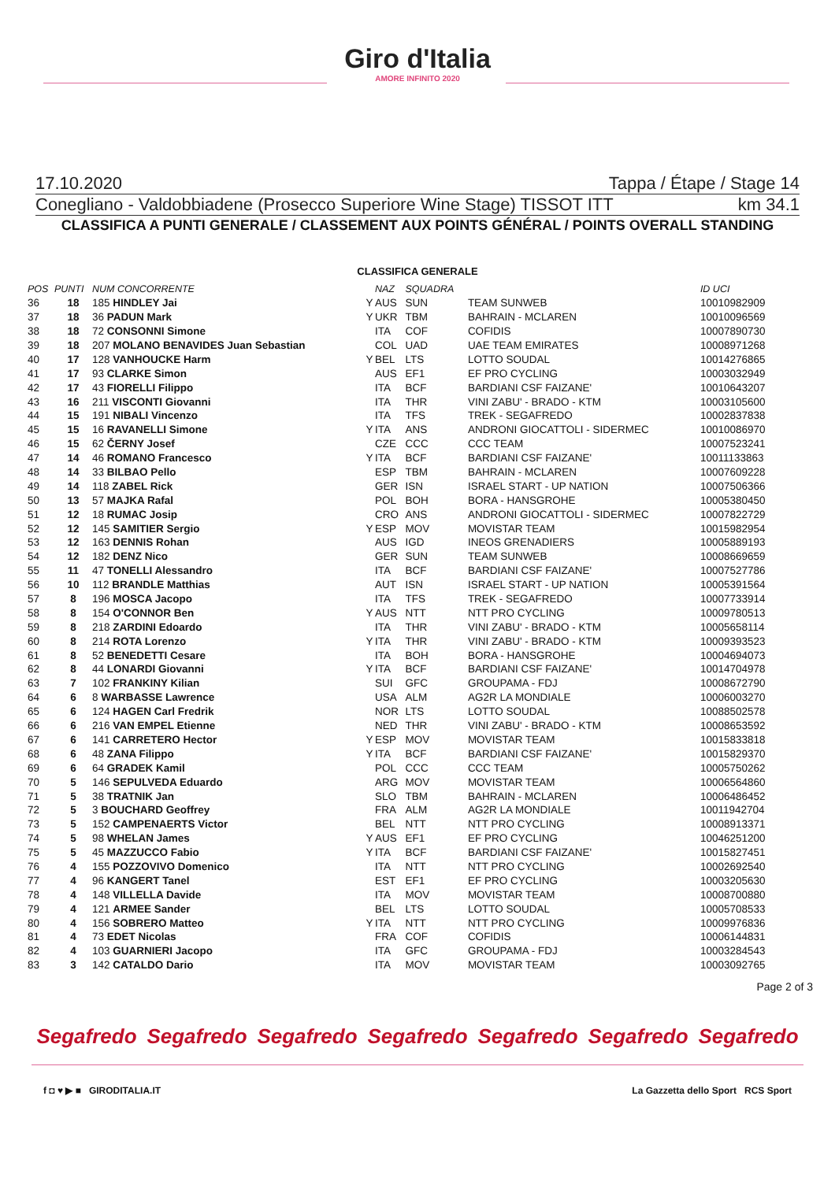Giro d'Italia
AMORE INFINITO 2020
17.10.2020 Tappa / Étape / Stage 14
Conegliano - Valdobbiadene (Prosecco Superiore Wine Stage) TISSOT ITT km 34.1
CLASSIFICA A PUNTI GENERALE / CLASSEMENT AUX POINTS GÉNÉRAL / POINTS OVERALL STANDING
CLASSIFICA GENERALE
| POS | PUNTI | NUM CONCORRENTE | | NAZ | SQUADRA | | ID UCI |
| --- | --- | --- | --- | --- | --- | --- | --- |
| 36 | 18 | 185 HINDLEY Jai | Y | AUS | SUN | TEAM SUNWEB | 10010982909 |
| 37 | 18 | 36 PADUN Mark | Y | UKR | TBM | BAHRAIN - MCLAREN | 10010096569 |
| 38 | 18 | 72 CONSONNI Simone | | ITA | COF | COFIDIS | 10007890730 |
| 39 | 18 | 207 MOLANO BENAVIDES Juan Sebastian | | COL | UAD | UAE TEAM EMIRATES | 10008971268 |
| 40 | 17 | 128 VANHOUCKE Harm | Y | BEL | LTS | LOTTO SOUDAL | 10014276865 |
| 41 | 17 | 93 CLARKE Simon | | AUS | EF1 | EF PRO CYCLING | 10003032949 |
| 42 | 17 | 43 FIORELLI Filippo | | ITA | BCF | BARDIANI CSF FAIZANE' | 10010643207 |
| 43 | 16 | 211 VISCONTI Giovanni | | ITA | THR | VINI ZABU' - BRADO - KTM | 10003105600 |
| 44 | 15 | 191 NIBALI Vincenzo | | ITA | TFS | TREK - SEGAFREDO | 10002837838 |
| 45 | 15 | 16 RAVANELLI Simone | Y | ITA | ANS | ANDRONI GIOCATTOLI - SIDERMEC | 10010086970 |
| 46 | 15 | 62 ČERNY Josef | | CZE | CCC | CCC TEAM | 10007523241 |
| 47 | 14 | 46 ROMANO Francesco | Y | ITA | BCF | BARDIANI CSF FAIZANE' | 10011133863 |
| 48 | 14 | 33 BILBAO Pello | | ESP | TBM | BAHRAIN - MCLAREN | 10007609228 |
| 49 | 14 | 118 ZABEL Rick | | GER | ISN | ISRAEL START - UP NATION | 10007506366 |
| 50 | 13 | 57 MAJKA Rafal | | POL | BOH | BORA - HANSGROHE | 10005380450 |
| 51 | 12 | 18 RUMAC Josip | | CRO | ANS | ANDRONI GIOCATTOLI - SIDERMEC | 10007822729 |
| 52 | 12 | 145 SAMITIER Sergio | Y | ESP | MOV | MOVISTAR TEAM | 10015982954 |
| 53 | 12 | 163 DENNIS Rohan | | AUS | IGD | INEOS GRENADIERS | 10005889193 |
| 54 | 12 | 182 DENZ Nico | | GER | SUN | TEAM SUNWEB | 10008669659 |
| 55 | 11 | 47 TONELLI Alessandro | | ITA | BCF | BARDIANI CSF FAIZANE' | 10007527786 |
| 56 | 10 | 112 BRANDLE Matthias | | AUT | ISN | ISRAEL START - UP NATION | 10005391564 |
| 57 | 8 | 196 MOSCA Jacopo | | ITA | TFS | TREK - SEGAFREDO | 10007733914 |
| 58 | 8 | 154 O'CONNOR Ben | Y | AUS | NTT | NTT PRO CYCLING | 10009780513 |
| 59 | 8 | 218 ZARDINI Edoardo | | ITA | THR | VINI ZABU' - BRADO - KTM | 10005658114 |
| 60 | 8 | 214 ROTA Lorenzo | Y | ITA | THR | VINI ZABU' - BRADO - KTM | 10009393523 |
| 61 | 8 | 52 BENEDETTI Cesare | | ITA | BOH | BORA - HANSGROHE | 10004694073 |
| 62 | 8 | 44 LONARDI Giovanni | Y | ITA | BCF | BARDIANI CSF FAIZANE' | 10014704978 |
| 63 | 7 | 102 FRANKINY Kilian | | SUI | GFC | GROUPAMA - FDJ | 10008672790 |
| 64 | 6 | 8 WARBASSE Lawrence | | USA | ALM | AG2R LA MONDIALE | 10006003270 |
| 65 | 6 | 124 HAGEN Carl Fredrik | | NOR | LTS | LOTTO SOUDAL | 10088502578 |
| 66 | 6 | 216 VAN EMPEL Etienne | | NED | THR | VINI ZABU' - BRADO - KTM | 10008653592 |
| 67 | 6 | 141 CARRETERO Hector | Y | ESP | MOV | MOVISTAR TEAM | 10015833818 |
| 68 | 6 | 48 ZANA Filippo | Y | ITA | BCF | BARDIANI CSF FAIZANE' | 10015829370 |
| 69 | 6 | 64 GRADEK Kamil | | POL | CCC | CCC TEAM | 10005750262 |
| 70 | 5 | 146 SEPULVEDA Eduardo | | ARG | MOV | MOVISTAR TEAM | 10006564860 |
| 71 | 5 | 38 TRATNIK Jan | | SLO | TBM | BAHRAIN - MCLAREN | 10006486452 |
| 72 | 5 | 3 BOUCHARD Geoffrey | | FRA | ALM | AG2R LA MONDIALE | 10011942704 |
| 73 | 5 | 152 CAMPENAERTS Victor | | BEL | NTT | NTT PRO CYCLING | 10008913371 |
| 74 | 5 | 98 WHELAN James | Y | AUS | EF1 | EF PRO CYCLING | 10046251200 |
| 75 | 5 | 45 MAZZUCCO Fabio | Y | ITA | BCF | BARDIANI CSF FAIZANE' | 10015827451 |
| 76 | 4 | 155 POZZOVIVO Domenico | | ITA | NTT | NTT PRO CYCLING | 10002692540 |
| 77 | 4 | 96 KANGERT Tanel | | EST | EF1 | EF PRO CYCLING | 10003205630 |
| 78 | 4 | 148 VILLELLA Davide | | ITA | MOV | MOVISTAR TEAM | 10008700880 |
| 79 | 4 | 121 ARMEE Sander | | BEL | LTS | LOTTO SOUDAL | 10005708533 |
| 80 | 4 | 156 SOBRERO Matteo | Y | ITA | NTT | NTT PRO CYCLING | 10009976836 |
| 81 | 4 | 73 EDET Nicolas | | FRA | COF | COFIDIS | 10006144831 |
| 82 | 4 | 103 GUARNIERI Jacopo | | ITA | GFC | GROUPAMA - FDJ | 10003284543 |
| 83 | 3 | 142 CATALDO Dario | | ITA | MOV | MOVISTAR TEAM | 10003092765 |
Page 2 of 3
Segafredo Segafredo Segafredo Segafredo Segafredo Segafredo Segafredo
f ◘ ♥ ▶ ■ GIRODITALIA.IT La Gazzetta dello Sport RCS Sport